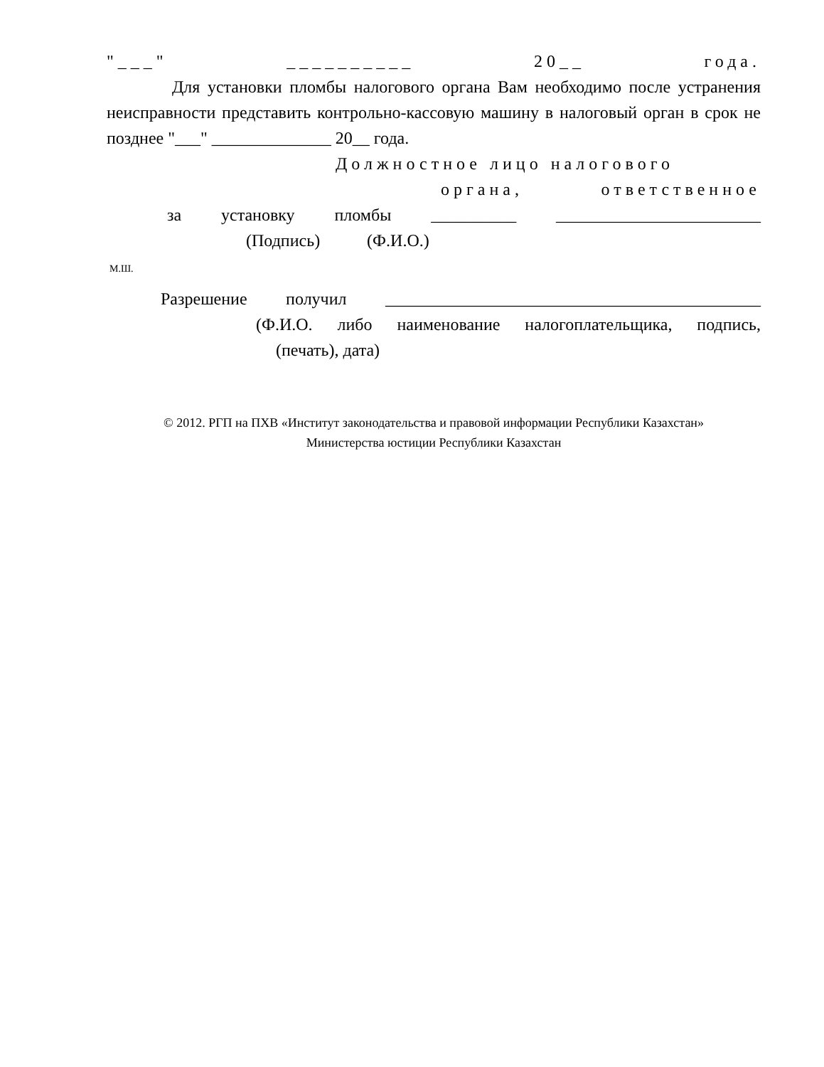"___" __________ 20__ года.
Для установки пломбы налогового органа Вам необходимо после устранения неисправности представить контрольно-кассовую машину в налоговый орган в срок не позднее "___" ______________ 20__ года.
Должностное лицо налогового
органа, ответственное
за установку пломбы __________ ________________________
(Подпись) (Ф.И.О.)
М.Ш.
Разрешение получил ____________________________________________
(Ф.И.О. либо наименование налогоплательщика, подпись,
(печать), дата)
© 2012. РГП на ПХВ «Институт законодательства и правовой информации Республики Казахстан»
Министерства юстиции Республики Казахстан